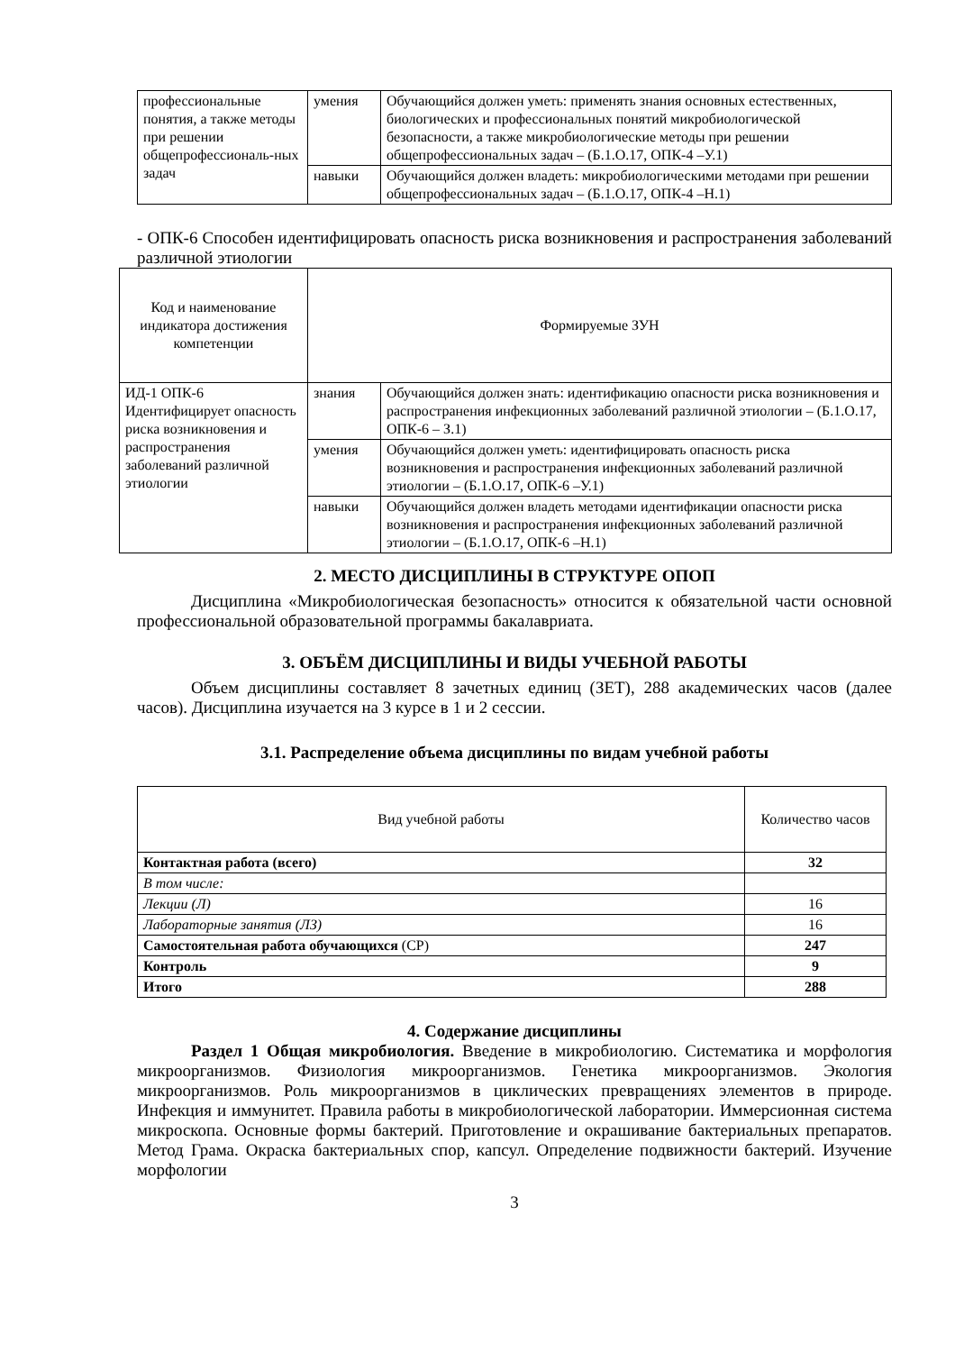| профессиональные понятия, а также методы при решении общепрофессиональ-ных задач | умения | Обучающийся должен уметь: применять знания основных естественных, биологических и профессиональных понятий микробиологической безопасности, а также микробиологические методы при решении общепрофессиональных задач – (Б.1.О.17, ОПК-4 –У.1) |
| | навыки | Обучающийся должен владеть: микробиологическими методами при решении общепрофессиональных задач – (Б.1.О.17, ОПК-4 –Н.1) |
- ОПК-6 Способен идентифицировать опасность риска возникновения и распространения заболеваний различной этиологии
| Код и наименование индикатора достижения компетенции | Формируемые ЗУН | |
| --- | --- | --- |
| ИД-1 ОПК-6 Идентифицирует опасность риска возникновения и распространения заболеваний различной этиологии | знания | Обучающийся должен знать: идентификацию опасности риска возникновения и распространения инфекционных заболеваний различной этиологии – (Б.1.О.17, ОПК-6 – З.1) |
| | умения | Обучающийся должен уметь: идентифицировать опасность риска возникновения и распространения инфекционных заболеваний различной этиологии – (Б.1.О.17, ОПК-6 –У.1) |
| | навыки | Обучающийся должен владеть методами идентификации опасности риска возникновения и распространения инфекционных заболеваний различной этиологии – (Б.1.О.17, ОПК-6 –Н.1) |
2. МЕСТО ДИСЦИПЛИНЫ В СТРУКТУРЕ ОПОП
Дисциплина «Микробиологическая безопасность» относится к обязательной части основной профессиональной образовательной программы бакалавриата.
3. ОБЪЁМ ДИСЦИПЛИНЫ И ВИДЫ УЧЕБНОЙ РАБОТЫ
Объем дисциплины составляет 8 зачетных единиц (ЗЕТ), 288 академических часов (далее часов). Дисциплина изучается на 3 курсе в 1 и 2 сессии.
3.1. Распределение объема дисциплины по видам учебной работы
| Вид учебной работы | Количество часов |
| --- | --- |
| Контактная работа (всего) | 32 |
| В том числе: | |
| Лекции (Л) | 16 |
| Лабораторные занятия (ЛЗ) | 16 |
| Самостоятельная работа обучающихся (СР) | 247 |
| Контроль | 9 |
| Итого | 288 |
4. Содержание дисциплины
Раздел 1 Общая микробиология. Введение в микробиологию. Систематика и морфология микроорганизмов. Физиология микроорганизмов. Генетика микроорганизмов. Экология микроорганизмов. Роль микроорганизмов в циклических превращениях элементов в природе. Инфекция и иммунитет. Правила работы в микробиологической лаборатории. Иммерсионная система микроскопа. Основные формы бактерий. Приготовление и окрашивание бактериальных препаратов. Метод Грама. Окраска бактериальных спор, капсул. Определение подвижности бактерий. Изучение морфологии
3